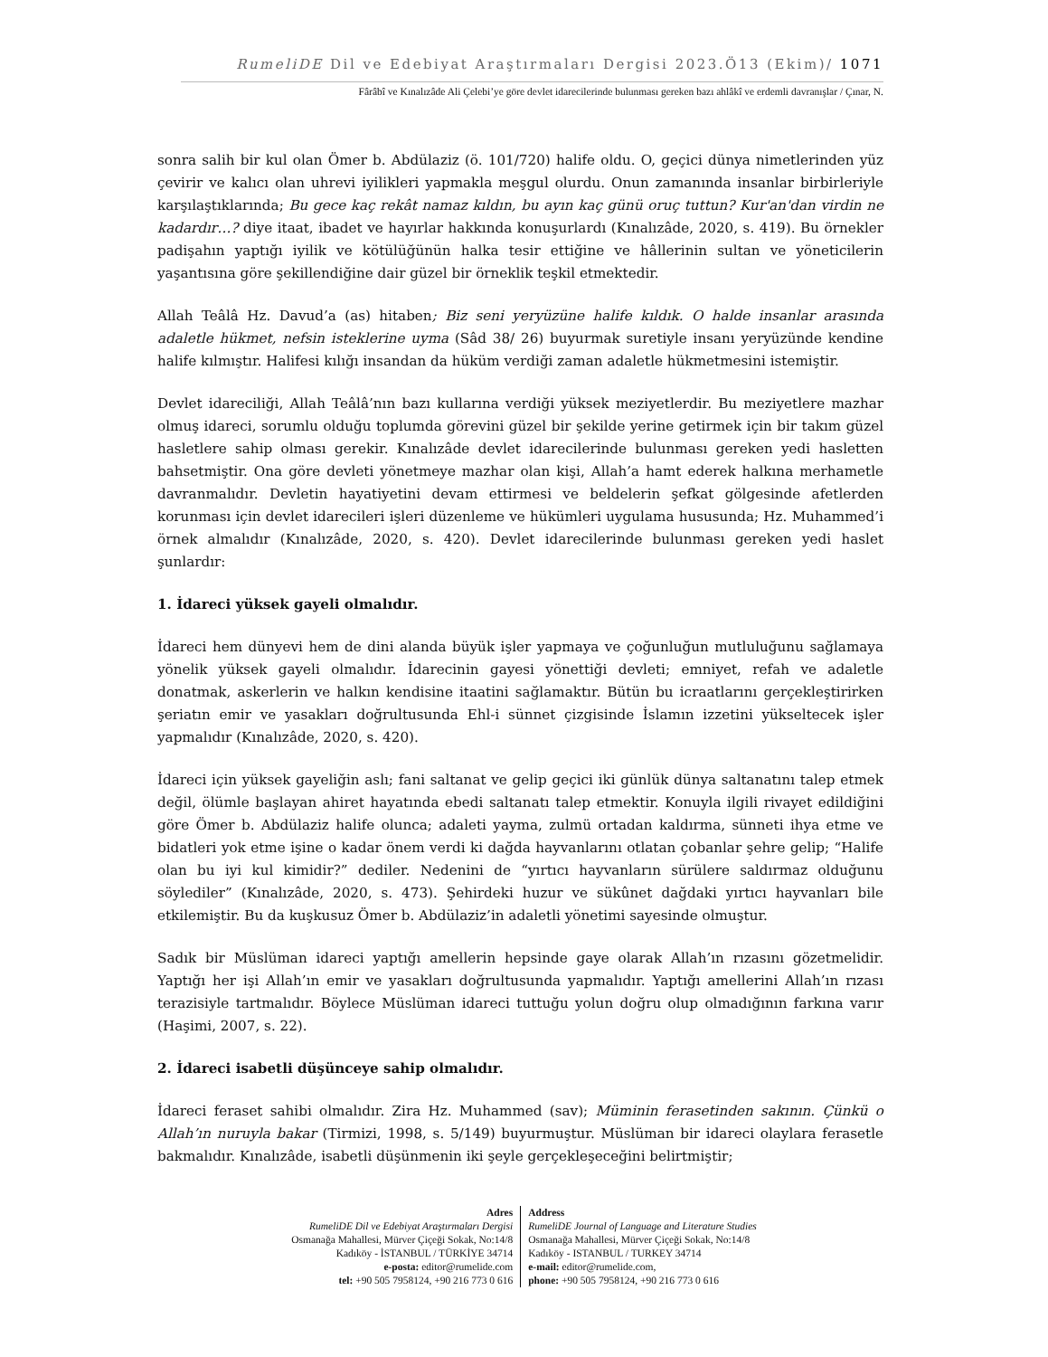RumeliDE Dil ve Edebiyat Araştırmaları Dergisi 2023.Ö13 (Ekim)/ 1071
Fârâbî ve Kınalızâde Ali Çelebi’ye göre devlet idarecilerinde bulunması gereken bazı ahlâkî ve erdemli davranışlar / Çınar, N.
sonra salih bir kul olan Ömer b. Abdülaziz (ö. 101/720) halife oldu. O, geçici dünya nimetlerinden yüz çevirir ve kalıcı olan uhrevi iyilikleri yapmakla meşgul olurdu. Onun zamanında insanlar birbirleriyle karşılaştıklarında; Bu gece kaç rekât namaz kıldın, bu ayın kaç günü oruç tuttun? Kur'an'dan virdin ne kadardır…? diye itaat, ibadet ve hayırlar hakkında konuşurlardı (Kınalızâde, 2020, s. 419). Bu örnekler padişahın yaptığı iyilik ve kötülüğünün halka tesir ettiğine ve hâllerinin sultan ve yöneticilerin yaşantısına göre şekillendiğine dair güzel bir örneklik teşkil etmektedir.
Allah Teâlâ Hz. Davud’a (as) hitaben; Biz seni yeryüzüne halife kıldık. O halde insanlar arasında adaletle hükmet, nefsin isteklerine uyma (Sâd 38/ 26) buyurmak suretiyle insanı yeryüzünde kendine halife kılmıştır. Halifesi kılığı insandan da hüküm verdiği zaman adaletle hükmetmesini istemiştir.
Devlet idareciliği, Allah Teâlâ’nın bazı kullarına verdiği yüksek meziyetlerdir. Bu meziyetlere mazhar olmuş idareci, sorumlu olduğu toplumda görevini güzel bir şekilde yerine getirmek için bir takım güzel hasletlere sahip olması gerekir. Kınalızâde devlet idarecilerinde bulunması gereken yedi hasletten bahsetmiştir. Ona göre devleti yönetmeye mazhar olan kişi, Allah’a hamt ederek halkına merhametle davranmalıdır. Devletin hayatiyetini devam ettirmesi ve beldelerin şefkat gölgesinde afetlerden korunması için devlet idarecileri işleri düzenleme ve hükümleri uygulama hususunda; Hz. Muhammed’i örnek almalıdır (Kınalızâde, 2020, s. 420). Devlet idarecilerinde bulunması gereken yedi haslet şunlardır:
1. İdareci yüksek gayeli olmalıdır.
İdareci hem dünyevi hem de dini alanda büyük işler yapmaya ve çoğunluğun mutluluğunu sağlamaya yönelik yüksek gayeli olmalıdır. İdarecinin gayesi yönettiği devleti; emniyet, refah ve adaletle donatmak, askerlerin ve halkın kendisine itaatini sağlamaktır. Bütün bu icraatlarını gerçekleştirirken şeriatın emir ve yasakları doğrultusunda Ehl-i sünnet çizgisinde İslamın izzetini yükseltecek işler yapmalıdır (Kınalızâde, 2020, s. 420).
İdareci için yüksek gayeliğin aslı; fani saltanat ve gelip geçici iki günlük dünya saltanatını talep etmek değil, ölümle başlayan ahiret hayatında ebedi saltanatı talep etmektir. Konuyla ilgili rivayet edildiğini göre Ömer b. Abdülaziz halife olunca; adaleti yayma, zulmü ortadan kaldırma, sünneti ihya etme ve bidatleri yok etme işine o kadar önem verdi ki dağda hayvanlarını otlatan çobanlar şehre gelip; “Halife olan bu iyi kul kimidir?” dediler. Nedenini de “yırtıcı hayvanların sürülere saldırmaz olduğunu söylediler” (Kınalızâde, 2020, s. 473). Şehirdeki huzur ve sükûnet dağdaki yırtıcı hayvanları bile etkilemiştir. Bu da kuşkusuz Ömer b. Abdülaziz’in adaletli yönetimi sayesinde olmuştur.
Sadık bir Müslüman idareci yaptığı amellerin hepsinde gaye olarak Allah’ın rızasını gözetmelidir. Yaptığı her işi Allah’ın emir ve yasakları doğrultusunda yapmalıdır. Yaptığı amellerini Allah’ın rızası terazisiyle tartmalıdır. Böylece Müslüman idareci tuttuğu yolun doğru olup olmadığının farkına varır (Haşimi, 2007, s. 22).
2. İdareci isabetli düşünceye sahip olmalıdır.
İdareci feraset sahibi olmalıdır. Zira Hz. Muhammed (sav); Müminin ferasetinden sakının. Çünkü o Allah’ın nuruyla bakar (Tirmizi, 1998, s. 5/149) buyurmuştur. Müslüman bir idareci olaylara ferasetle bakmalıdır. Kınalızâde, isabetli düşünmenin iki şeyle gerçekleşeceğini belirtmiştir;
Adres
RumeliDE Dil ve Edebiyat Araştırmaları Dergisi
Osmanağa Mahallesi, Mürver Çiçeği Sokak, No:14/8
Kadıköy - İSTANBUL / TÜRKİYE 34714
e-posta: editor@rumelide.com
tel: +90 505 7958124, +90 216 773 0 616
Address
RumeliDE Journal of Language and Literature Studies
Osmanağa Mahallesi, Mürver Çiçeği Sokak, No:14/8
Kadıköy - ISTANBUL / TURKEY 34714
e-mail: editor@rumelide.com,
phone: +90 505 7958124, +90 216 773 0 616